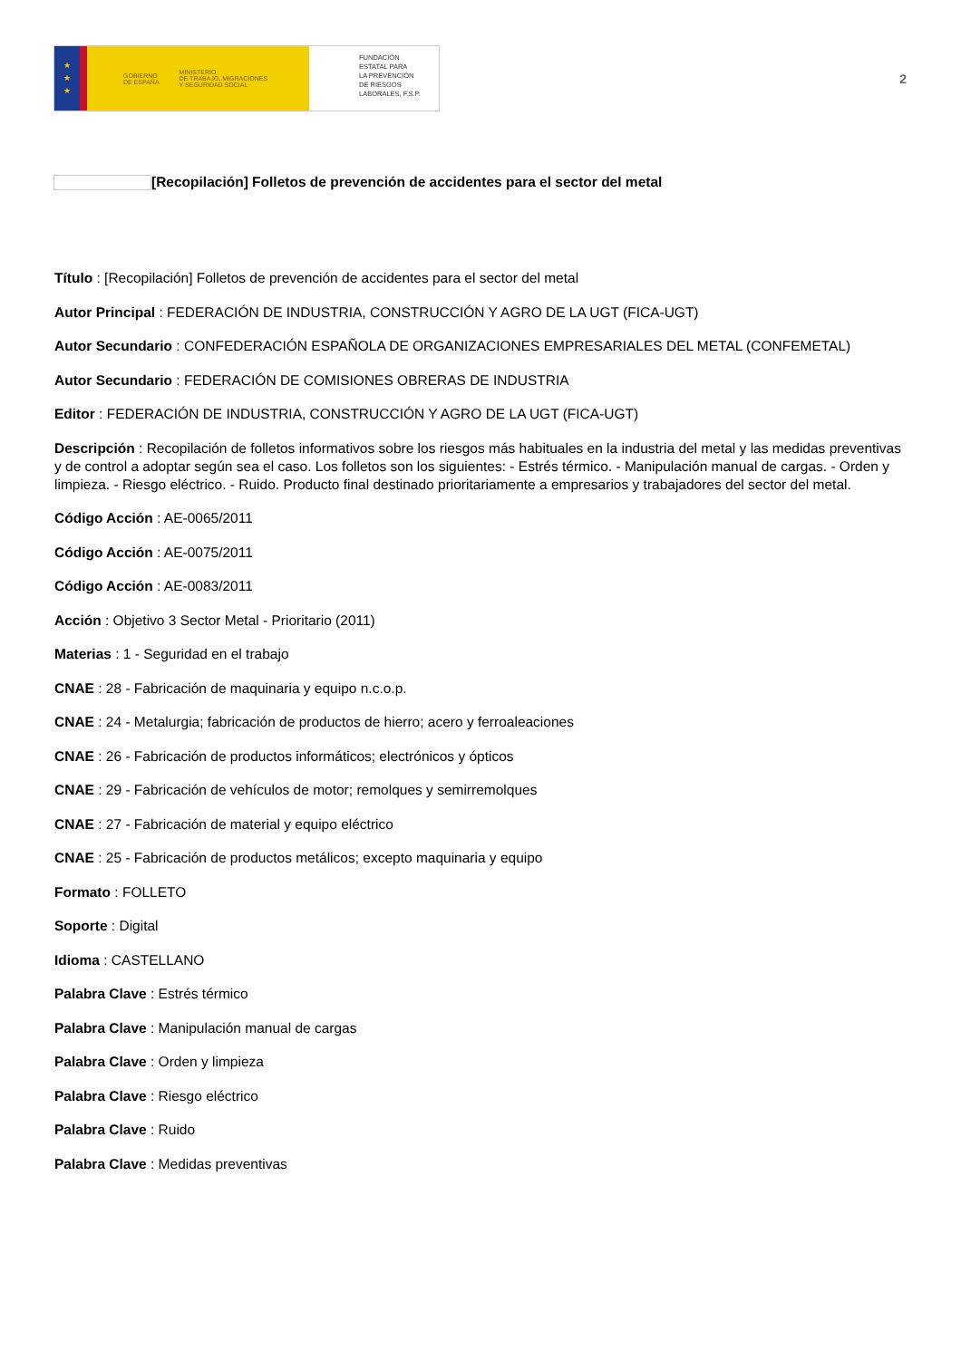★
★
★
GOBIERNO
DE ESPAÑA
MINISTERIO
DE TRABAJO, MIGRACIONES
Y SEGURIDAD SOCIAL
FUNDACIÓN
ESTATAL PARA
LA PREVENCIÓN
DE RIESGOS
LABORALES, F.S.P.
2
[Recopilación] Folletos de prevención de accidentes para el sector del metal
Título : [Recopilación] Folletos de prevención de accidentes para el sector del metal
Autor Principal : FEDERACIÓN DE INDUSTRIA, CONSTRUCCIÓN Y AGRO DE LA UGT (FICA-UGT)
Autor Secundario : CONFEDERACIÓN ESPAÑOLA DE ORGANIZACIONES EMPRESARIALES DEL METAL (CONFEMETAL)
Autor Secundario : FEDERACIÓN DE COMISIONES OBRERAS DE INDUSTRIA
Editor : FEDERACIÓN DE INDUSTRIA, CONSTRUCCIÓN Y AGRO DE LA UGT (FICA-UGT)
Descripción : Recopilación de folletos informativos sobre los riesgos más habituales en la industria del metal y las medidas preventivas y de control a adoptar según sea el caso. Los folletos son los siguientes: - Estrés térmico. - Manipulación manual de cargas. - Orden y limpieza. - Riesgo eléctrico. - Ruido. Producto final destinado prioritariamente a empresarios y trabajadores del sector del metal.
Código Acción : AE-0065/2011
Código Acción : AE-0075/2011
Código Acción : AE-0083/2011
Acción : Objetivo 3 Sector Metal - Prioritario (2011)
Materias : 1 - Seguridad en el trabajo
CNAE : 28 - Fabricación de maquinaria y equipo n.c.o.p.
CNAE : 24 - Metalurgia; fabricación de productos de hierro; acero y ferroaleaciones
CNAE : 26 - Fabricación de productos informáticos; electrónicos y ópticos
CNAE : 29 - Fabricación de vehículos de motor; remolques y semirremolques
CNAE : 27 - Fabricación de material y equipo eléctrico
CNAE : 25 - Fabricación de productos metálicos; excepto maquinaria y equipo
Formato : FOLLETO
Soporte : Digital
Idioma : CASTELLANO
Palabra Clave : Estrés térmico
Palabra Clave : Manipulación manual de cargas
Palabra Clave : Orden y limpieza
Palabra Clave : Riesgo eléctrico
Palabra Clave : Ruido
Palabra Clave : Medidas preventivas